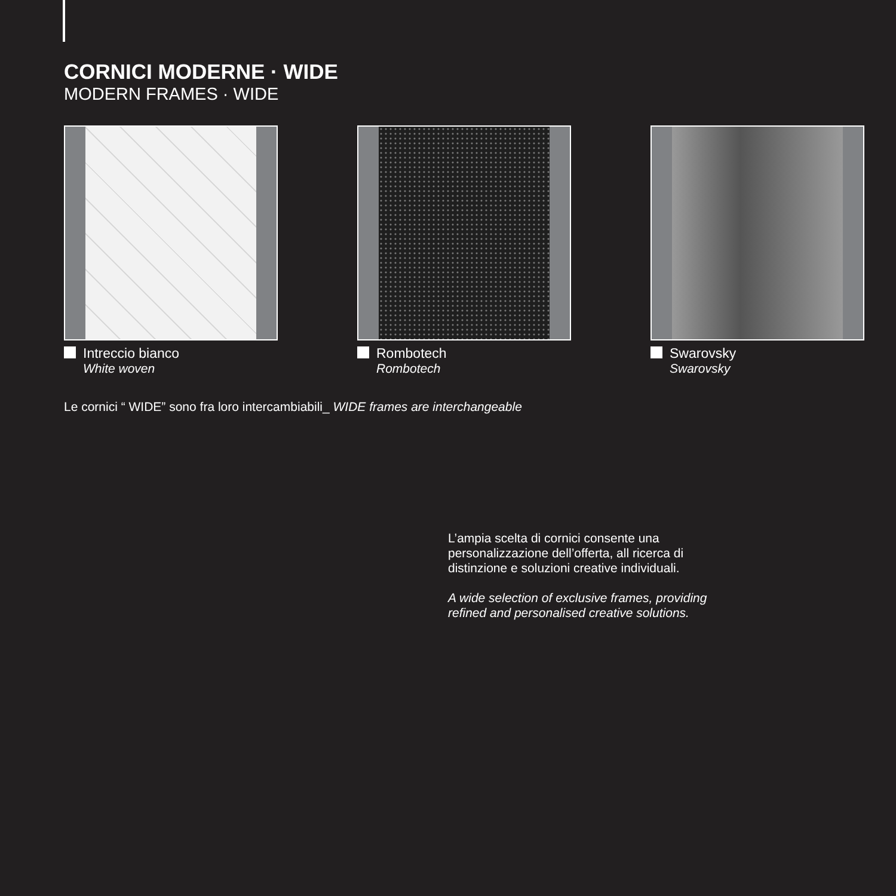CORNICI MODERNE · WIDE
MODERN FRAMES · WIDE
Intreccio bianco
White woven
Rombotech
Rombotech
Swarovsky
Swarovsky
Le cornici “ WIDE” sono fra loro intercambiabili_ WIDE frames are interchangeable
L’ampia scelta di cornici consente una personalizzazione dell’offerta, all ricerca di distinzione e soluzioni creative individuali.
A wide selection of exclusive frames, providing refined and personalised creative solutions.